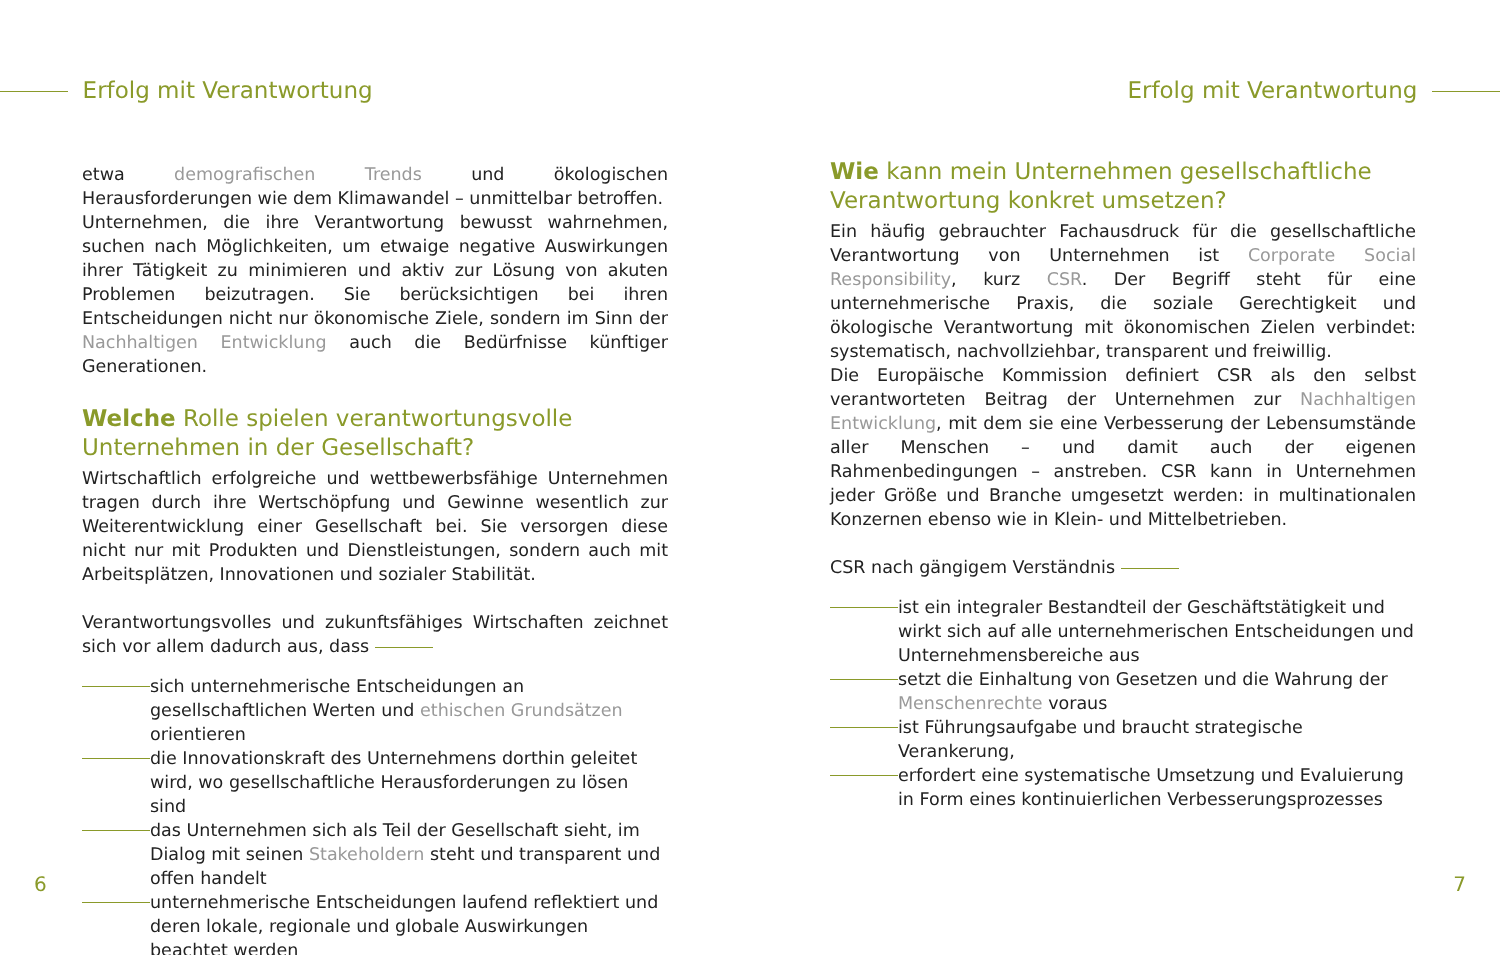Erfolg mit Verantwortung Erfolg mit Verantwortung
etwa demografischen Trends und ökologischen Herausforderungen wie dem Klimawandel – unmittelbar betroffen.
Unternehmen, die ihre Verantwortung bewusst wahrnehmen, suchen nach Möglichkeiten, um etwaige negative Auswirkungen ihrer Tätigkeit zu minimieren und aktiv zur Lösung von akuten Problemen beizutragen. Sie berücksichtigen bei ihren Entscheidungen nicht nur ökonomische Ziele, sondern im Sinn der Nachhaltigen Entwicklung auch die Bedürfnisse künftiger Generationen.
Welche Rolle spielen verantwortungsvolle Unternehmen in der Gesellschaft?
Wirtschaftlich erfolgreiche und wettbewerbsfähige Unternehmen tragen durch ihre Wertschöpfung und Gewinne wesentlich zur Weiterentwicklung einer Gesellschaft bei. Sie versorgen diese nicht nur mit Produkten und Dienstleistungen, sondern auch mit Arbeitsplätzen, Innovationen und sozialer Stabilität.
Verantwortungsvolles und zukunftsfähiges Wirtschaften zeichnet sich vor allem dadurch aus, dass
sich unternehmerische Entscheidungen an gesellschaftlichen Werten und ethischen Grundsätzen orientieren
die Innovationskraft des Unternehmens dorthin geleitet wird, wo gesellschaftliche Herausforderungen zu lösen sind
das Unternehmen sich als Teil der Gesellschaft sieht, im Dialog mit seinen Stakeholdern steht und transparent und offen handelt
unternehmerische Entscheidungen laufend reflektiert und deren lokale, regionale und globale Auswirkungen beachtet werden
6
Wie kann mein Unternehmen gesellschaftliche Verantwortung konkret umsetzen?
Ein häufig gebrauchter Fachausdruck für die gesellschaftliche Verantwortung von Unternehmen ist Corporate Social Responsibility, kurz CSR. Der Begriff steht für eine unternehmerische Praxis, die soziale Gerechtigkeit und ökologische Verantwortung mit ökonomischen Zielen verbindet: systematisch, nachvollziehbar, transparent und freiwillig.
Die Europäische Kommission definiert CSR als den selbst verantworteten Beitrag der Unternehmen zur Nachhaltigen Entwicklung, mit dem sie eine Verbesserung der Lebensumstände aller Menschen – und damit auch der eigenen Rahmenbedingungen – anstreben. CSR kann in Unternehmen jeder Größe und Branche umgesetzt werden: in multinationalen Konzernen ebenso wie in Klein- und Mittelbetrieben.
CSR nach gängigem Verständnis
ist ein integraler Bestandteil der Geschäftstätigkeit und wirkt sich auf alle unternehmerischen Entscheidungen und Unternehmensbereiche aus
setzt die Einhaltung von Gesetzen und die Wahrung der Menschenrechte voraus
ist Führungsaufgabe und braucht strategische Verankerung,
erfordert eine systematische Umsetzung und Evaluierung in Form eines kontinuierlichen Verbesserungsprozesses
7